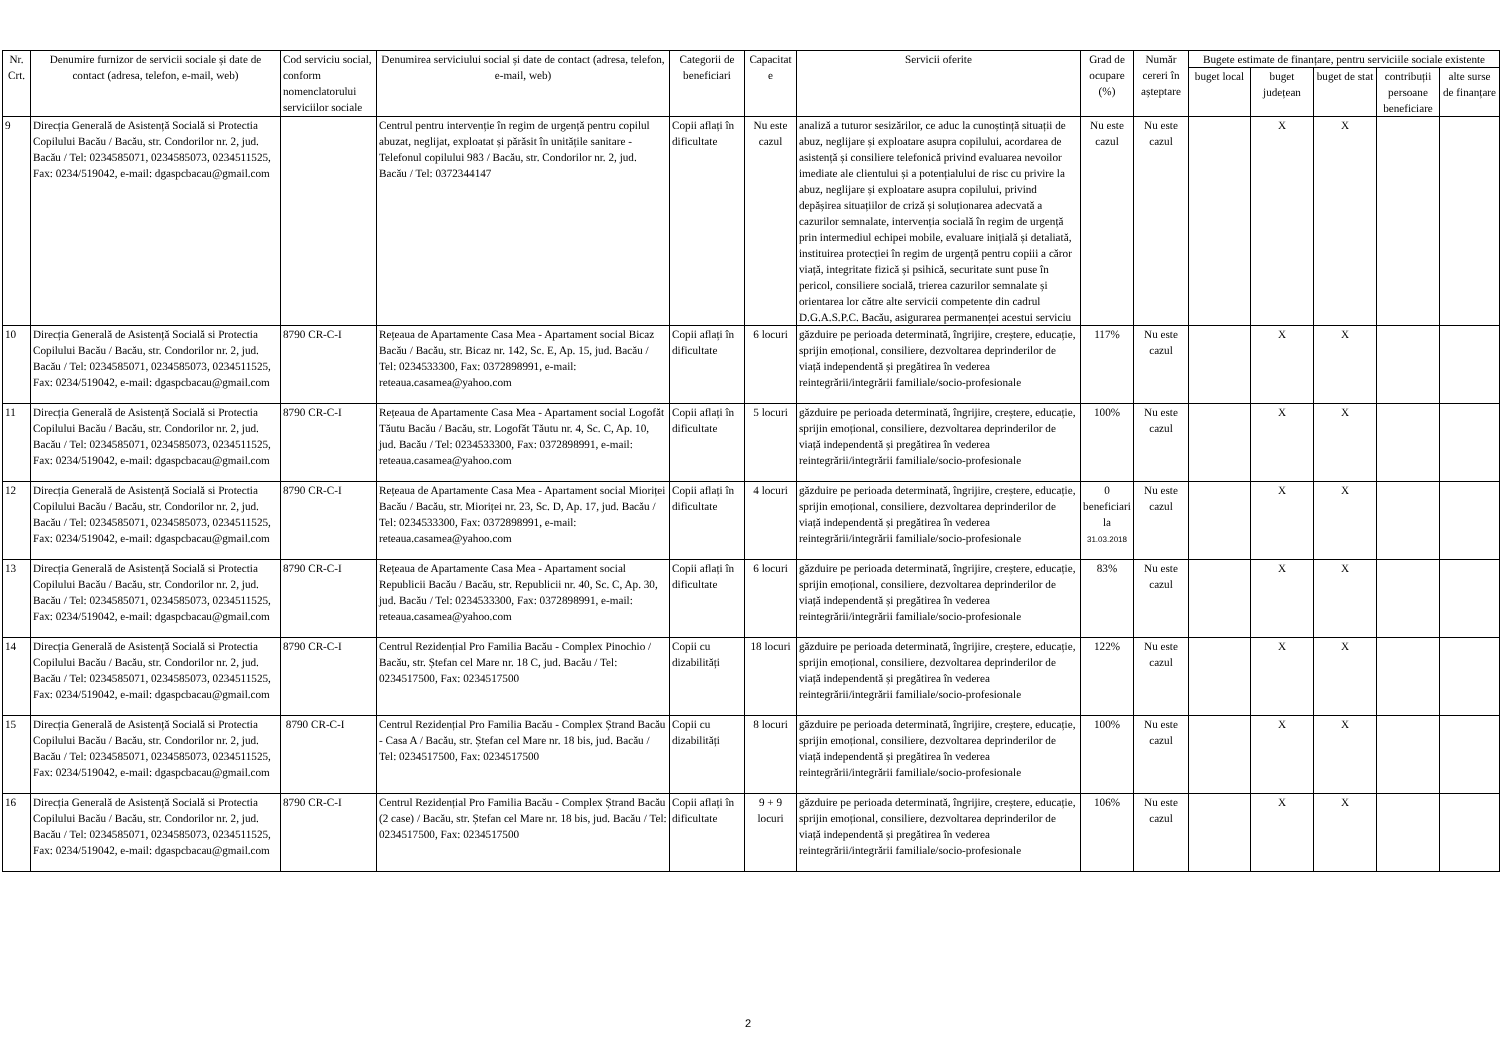| Nr. Crt. | Denumire furnizor de servicii sociale și date de contact (adresa, telefon, e-mail, web) | Cod serviciu social, conform nomenclatorului serviciilor sociale | Denumirea serviciului social și date de contact (adresa, telefon, e-mail, web) | Categorii de beneficiari | Capacitat e | Servicii oferite | Grad de ocupare (%) | Număr cereri în așteptare | Bugete estimate de finanțare, pentru serviciile sociale existente | | | | |
| --- | --- | --- | --- | --- | --- | --- | --- | --- | --- | --- | --- | --- | --- |
| | | | | | | | | | buget local | buget județean | buget de stat | contribuții persoane beneficiare | alte surse de finanțare |
| 9 | Direcția Generală de Asistență Socială si Protectia Copilului Bacău / Bacău, str. Condorilor nr. 2, jud. Bacău / Tel: 0234585071, 0234585073, 0234511525, Fax: 0234/519042, e-mail: dgaspcbacau@gmail.com | | Centrul pentru intervenție în regim de urgență pentru copilul abuzat, neglijat, exploatat și părăsit în unitățile sanitare - Telefonul copilului 983 / Bacău, str. Condorilor nr. 2, jud. Bacău / Tel: 0372344147 | Copii aflați în dificultate | Nu este cazul | analiză a tuturor sesizărilor, ce aduc la cunoștință situații de abuz, neglijare și exploatare asupra copilului, acordarea de asistență și consiliere telefonică privind evaluarea nevoilor imediate ale clientului și a potențialului de risc cu privire la abuz, neglijare și exploatare asupra copilului, privind depășirea situațiilor de criză și soluționarea adecvată a cazurilor semnalate, intervenția socială în regim de urgență prin intermediul echipei mobile, evaluare inițială și detaliată, instituirea protecției în regim de urgență pentru copiii a căror viață, integritate fizică și psihică, securitate sunt puse în pericol, consiliere socială, trierea cazurilor semnalate și orientarea lor către alte servicii competente din cadrul D.G.A.S.P.C. Bacău, asigurarea permanenței acestui serviciu | Nu este cazul | Nu este cazul | | X | X | | |
| 10 | Direcția Generală de Asistență Socială si Protectia Copilului Bacău / Bacău, str. Condorilor nr. 2, jud. Bacău / Tel: 0234585071, 0234585073, 0234511525, Fax: 0234/519042, e-mail: dgaspcbacau@gmail.com | 8790 CR-C-I | Rețeaua de Apartamente Casa Mea - Apartament social Bicaz Bacău / Bacău, str. Bicaz nr. 142, Sc. E, Ap. 15, jud. Bacău / Tel: 0234533300, Fax: 0372898991, e-mail: reteaua.casamea@yahoo.com | Copii aflați în dificultate | 6 locuri | găzduire pe perioada determinată, îngrijire, creștere, educație, sprijin emoțional, consiliere, dezvoltarea deprinderilor de viață independentă și pregătirea în vederea reintegrării/integrării familiale/socio-profesionale | 117% | Nu este cazul | | X | X | | |
| 11 | Direcția Generală de Asistență Socială si Protectia Copilului Bacău / Bacău, str. Condorilor nr. 2, jud. Bacău / Tel: 0234585071, 0234585073, 0234511525, Fax: 0234/519042, e-mail: dgaspcbacau@gmail.com | 8790 CR-C-I | Rețeaua de Apartamente Casa Mea - Apartament social Logofăt Tăutu Bacău / Bacău, str. Logofăt Tăutu nr. 4, Sc. C, Ap. 10, jud. Bacău / Tel: 0234533300, Fax: 0372898991, e-mail: reteaua.casamea@yahoo.com | Copii aflați în dificultate | 5 locuri | găzduire pe perioada determinată, îngrijire, creștere, educație, sprijin emoțional, consiliere, dezvoltarea deprinderilor de viață independentă și pregătirea în vederea reintegrării/integrării familiale/socio-profesionale | 100% | Nu este cazul | | X | X | | |
| 12 | Direcția Generală de Asistență Socială si Protectia Copilului Bacău / Bacău, str. Condorilor nr. 2, jud. Bacău / Tel: 0234585071, 0234585073, 0234511525, Fax: 0234/519042, e-mail: dgaspcbacau@gmail.com | 8790 CR-C-I | Rețeaua de Apartamente Casa Mea - Apartament social Mioriței Bacău / Bacău, str. Mioriței nr. 23, Sc. D, Ap. 17, jud. Bacău / Tel: 0234533300, Fax: 0372898991, e-mail: reteaua.casamea@yahoo.com | Copii aflați în dificultate | 4 locuri | găzduire pe perioada determinată, îngrijire, creștere, educație, sprijin emoțional, consiliere, dezvoltarea deprinderilor de viață independentă și pregătirea în vederea reintegrării/integrării familiale/socio-profesionale | 0 beneficiari la 31.03.2018 | Nu este cazul | | X | X | | |
| 13 | Direcția Generală de Asistență Socială si Protectia Copilului Bacău / Bacău, str. Condorilor nr. 2, jud. Bacău / Tel: 0234585071, 0234585073, 0234511525, Fax: 0234/519042, e-mail: dgaspcbacau@gmail.com | 8790 CR-C-I | Rețeaua de Apartamente Casa Mea - Apartament social Republicii Bacău / Bacău, str. Republicii nr. 40, Sc. C, Ap. 30, jud. Bacău / Tel: 0234533300, Fax: 0372898991, e-mail: reteaua.casamea@yahoo.com | Copii aflați în dificultate | 6 locuri | găzduire pe perioada determinată, îngrijire, creștere, educație, sprijin emoțional, consiliere, dezvoltarea deprinderilor de viață independentă și pregătirea în vederea reintegrării/integrării familiale/socio-profesionale | 83% | Nu este cazul | | X | X | | |
| 14 | Direcția Generală de Asistență Socială si Protectia Copilului Bacău / Bacău, str. Condorilor nr. 2, jud. Bacău / Tel: 0234585071, 0234585073, 0234511525, Fax: 0234/519042, e-mail: dgaspcbacau@gmail.com | 8790 CR-C-I | Centrul Rezidențial Pro Familia Bacău - Complex Pinochio / Bacău, str. Ștefan cel Mare nr. 18 C, jud. Bacău / Tel: 0234517500, Fax: 0234517500 | Copii cu dizabilități | 18 locuri | găzduire pe perioada determinată, îngrijire, creștere, educație, sprijin emoțional, consiliere, dezvoltarea deprinderilor de viață independentă și pregătirea în vederea reintegrării/integrării familiale/socio-profesionale | 122% | Nu este cazul | | X | X | | |
| 15 | Direcția Generală de Asistență Socială si Protectia Copilului Bacău / Bacău, str. Condorilor nr. 2, jud. Bacău / Tel: 0234585071, 0234585073, 0234511525, Fax: 0234/519042, e-mail: dgaspcbacau@gmail.com | 8790 CR-C-I | Centrul Rezidențial Pro Familia Bacău - Complex Ștrand Bacău - Casa A / Bacău, str. Ștefan cel Mare nr. 18 bis, jud. Bacău / Tel: 0234517500, Fax: 0234517500 | Copii cu dizabilități | 8 locuri | găzduire pe perioada determinată, îngrijire, creștere, educație, sprijin emoțional, consiliere, dezvoltarea deprinderilor de viață independentă și pregătirea în vederea reintegrării/integrării familiale/socio-profesionale | 100% | Nu este cazul | | X | X | | |
| 16 | Direcția Generală de Asistență Socială si Protectia Copilului Bacău / Bacău, str. Condorilor nr. 2, jud. Bacău / Tel: 0234585071, 0234585073, 0234511525, Fax: 0234/519042, e-mail: dgaspcbacau@gmail.com | 8790 CR-C-I | Centrul Rezidențial Pro Familia Bacău - Complex Ștrand Bacău (2 case) / Bacău, str. Ștefan cel Mare nr. 18 bis, jud. Bacău / Tel: 0234517500, Fax: 0234517500 | Copii aflați în dificultate | 9 + 9 locuri | găzduire pe perioada determinată, îngrijire, creștere, educație, sprijin emoțional, consiliere, dezvoltarea deprinderilor de viață independentă și pregătirea în vederea reintegrării/integrării familiale/socio-profesionale | 106% | Nu este cazul | | X | X | | |
2